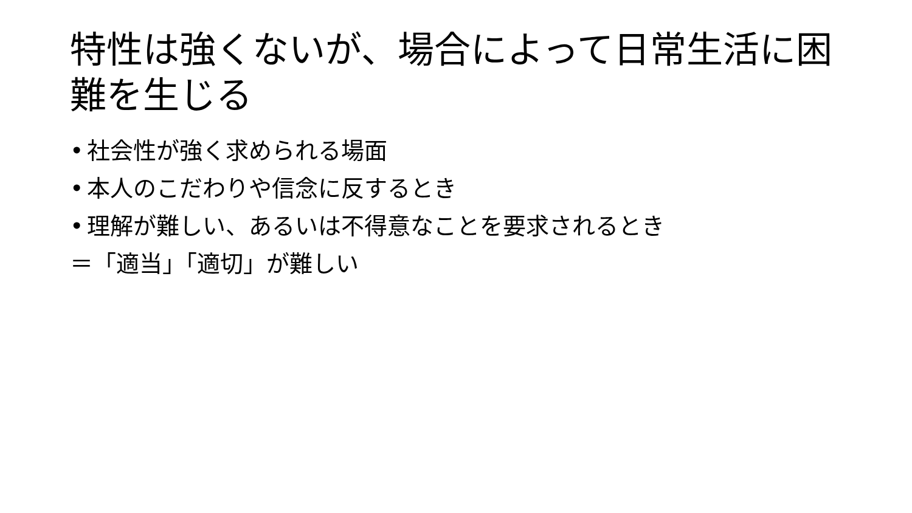特性は強くないが、場合によって日常生活に困難を生じる
• 社会性が強く求められる場面
• 本人のこだわりや信念に反するとき
• 理解が難しい、あるいは不得意なことを要求されるとき
＝「適当」「適切」が難しい